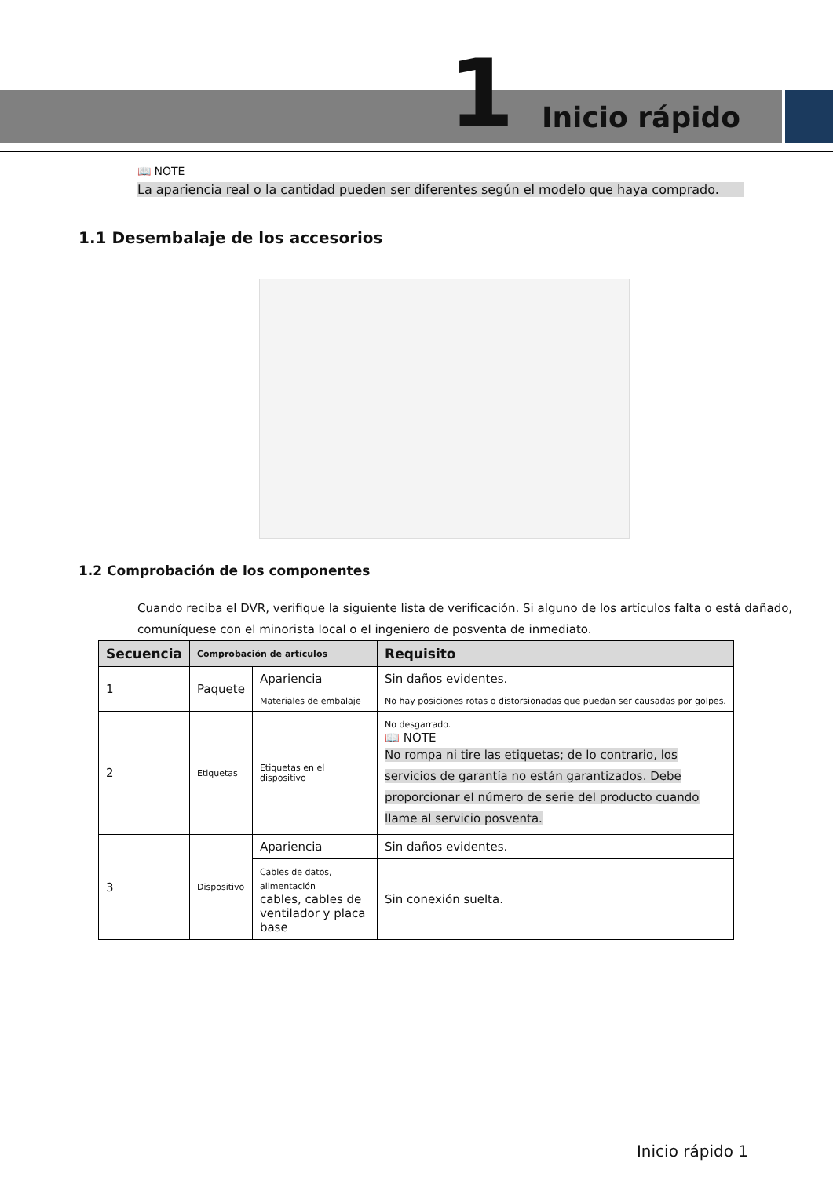1 Inicio rápido
📖 NOTE
La apariencia real o la cantidad pueden ser diferentes según el modelo que haya comprado.
1.1 Desembalaje de los accesorios
1.2 Comprobación de los componentes
Cuando reciba el DVR, verifique la siguiente lista de verificación. Si alguno de los artículos falta o está dañado, comuníquese con el minorista local o el ingeniero de posventa de inmediato.
| Secuencia | Comprobación de artículos | | Requisito |
| --- | --- | --- | --- |
| 1 | Paquete | Apariencia | Sin daños evidentes. |
| | | Materiales de embalaje | No hay posiciones rotas o distorsionadas que puedan ser causadas por golpes. |
| 2 | Etiquetas | Etiquetas en el dispositivo | No desgarrado. 📖 NOTE No rompa ni tire las etiquetas; de lo contrario, los servicios de garantía no están garantizados. Debe proporcionar el número de serie del producto cuando llame al servicio posventa. |
| 3 | Dispositivo | Apariencia | Sin daños evidentes. |
| | | Cables de datos, alimentación cables, cables de ventilador y placa base | Sin conexión suelta. |
Inicio rápido 1